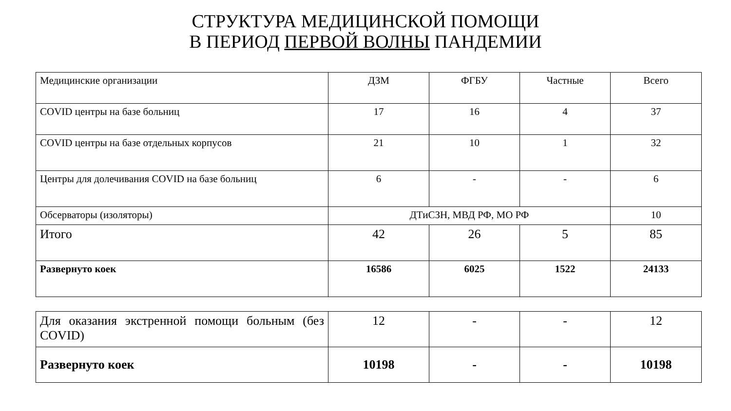СТРУКТУРА МЕДИЦИНСКОЙ ПОМОЩИ
В ПЕРИОД ПЕРВОЙ ВОЛНЫ ПАНДЕМИИ
| Медицинские организации | ДЗМ | ФГБУ | Частные | Всего |
| COVID центры на базе больниц | 17 | 16 | 4 | 37 |
| COVID центры на базе отдельных корпусов | 21 | 10 | 1 | 32 |
| Центры для долечивания COVID на базе больниц | 6 | - | - | 6 |
| Обсерваторы (изоляторы) | ДТиСЗН, МВД РФ, МО РФ | | | 10 |
| Итого | 42 | 26 | 5 | 85 |
| Развернуто коек | 16586 | 6025 | 1522 | 24133 |
| Для оказания экстренной помощи больным (без COVID) | 12 | - | - | 12 |
| Развернуто коек | 10198 | - | - | 10198 |